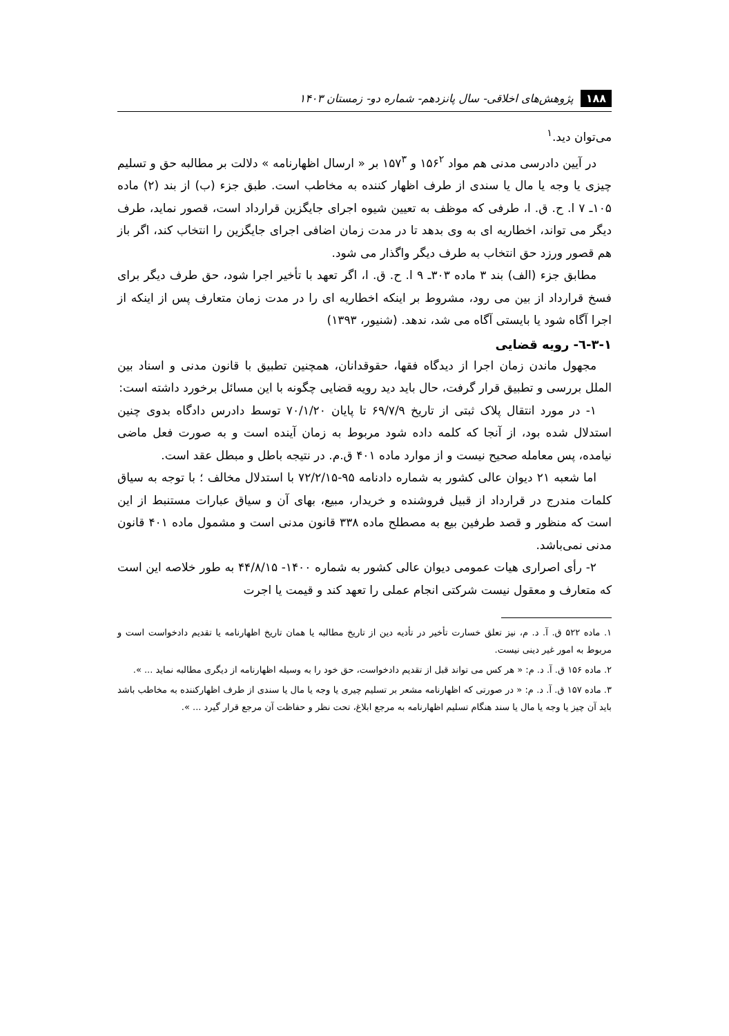۱۸۸ پژوهش‌های اخلاقی- سال پانزدهم- شماره دو- زمستان ۱۴۰۳
می‌توان دید.<sup>۱</sup>
در آیین دادرسی مدنی هم مواد ۱۵۶<sup>۲</sup> و ۱۵۷<sup>۳</sup> بر « ارسال اظهارنامه » دلالت بر مطالبه حق و تسلیم چیزی یا وجه یا مال یا سندی از طرف اظهار کننده به مخاطب است. طبق جزء (ب) از بند (۲) ماده ۱۰۵ـ ۷ ا. ح. ق. ا، طرفی که موظف به تعیین شیوه اجرای جایگزین قرارداد است، قصور نماید، طرف دیگر می تواند، اخطاریه ای به وی بدهد تا در مدت زمان اضافی اجرای جایگزین را انتخاب کند، اگر باز هم قصور ورزد حق انتخاب به طرف دیگر واگذار می شود.
مطابق جزء (الف) بند ۳ ماده ۳۰۳ـ ۹ ا. ح. ق. ا، اگر تعهد با تأخیر اجرا شود، حق طرف دیگر برای فسخ قرارداد از بین می رود، مشروط بر اینکه اخطاریه ای را در مدت زمان متعارف پس از اینکه از اجرا آگاه شود یا بایستی آگاه می شد، ندهد. (شنیور، ۱۳۹۳)
۳-۱-٦- رویه قضایی
مجهول ماندن زمان اجرا از دیدگاه فقها، حقوقدانان، همچنین تطبیق با قانون مدنی و اسناد بین الملل بررسی و تطبیق قرار گرفت، حال باید دید رویه قضایی چگونه با این مسائل برخورد داشته است:
۱- در مورد انتقال پلاک ثبتی از تاریخ ۶۹/۷/۹ تا پایان ۷۰/۱/۲۰ توسط دادرس دادگاه بدوی چنین استدلال شده بود، از آنجا که کلمه داده شود مربوط به زمان آینده است و به صورت فعل ماضی نیامده، پس معامله صحیح نیست و از موارد ماده ۴۰۱ ق.م. در نتیجه باطل و مبطل عقد است.
اما شعبه ۲۱ دیوان عالی کشور به شماره دادنامه ۹۵-۷۲/۲/۱۵ با استدلال مخالف ؛ با توجه به سیاق کلمات مندرج در قرارداد از قبیل فروشنده و خریدار، مبیع، بهای آن و سیاق عبارات مستنبط از این است که منظور و قصد طرفین بیع به مصطلح ماده ۳۳۸ قانون مدنی است و مشمول ماده ۴۰۱ قانون مدنی نمی‌باشد.
۲- رأی اصراری هیات عمومی دیوان عالی کشور به شماره ۱۴۰۰- ۴۴/۸/۱۵ به طور خلاصه این است که متعارف و معقول نیست شرکتی انجام عملی را تعهد کند و قیمت یا اجرت
۱. ماده ۵۲۲ ق. آ. د. م، نیز تعلق خسارت تأخیر در تأدیه دین از تاریخ مطالبه یا همان تاریخ اظهارنامه یا تقدیم دادخواست است و مربوط به امور غیر دینی نیست.
۲. ماده ۱۵۶ ق. آ. د. م: « هر کس می تواند قبل از تقدیم دادخواست، حق خود را به وسیله اظهارنامه از دیگری مطالبه نماید ... ».
۳. ماده ۱۵۷ ق. آ. د. م: « در صورتی که اظهارنامه مشعر بر تسلیم چیری یا وجه یا مال یا سندی از طرف اظهارکننده به مخاطب باشد باید آن چیز یا وجه یا مال یا سند هنگام تسلیم اظهارنامه به مرجع ابلاغ، تحت نظر و حفاظت آن مرجع قرار گیرد ... ».